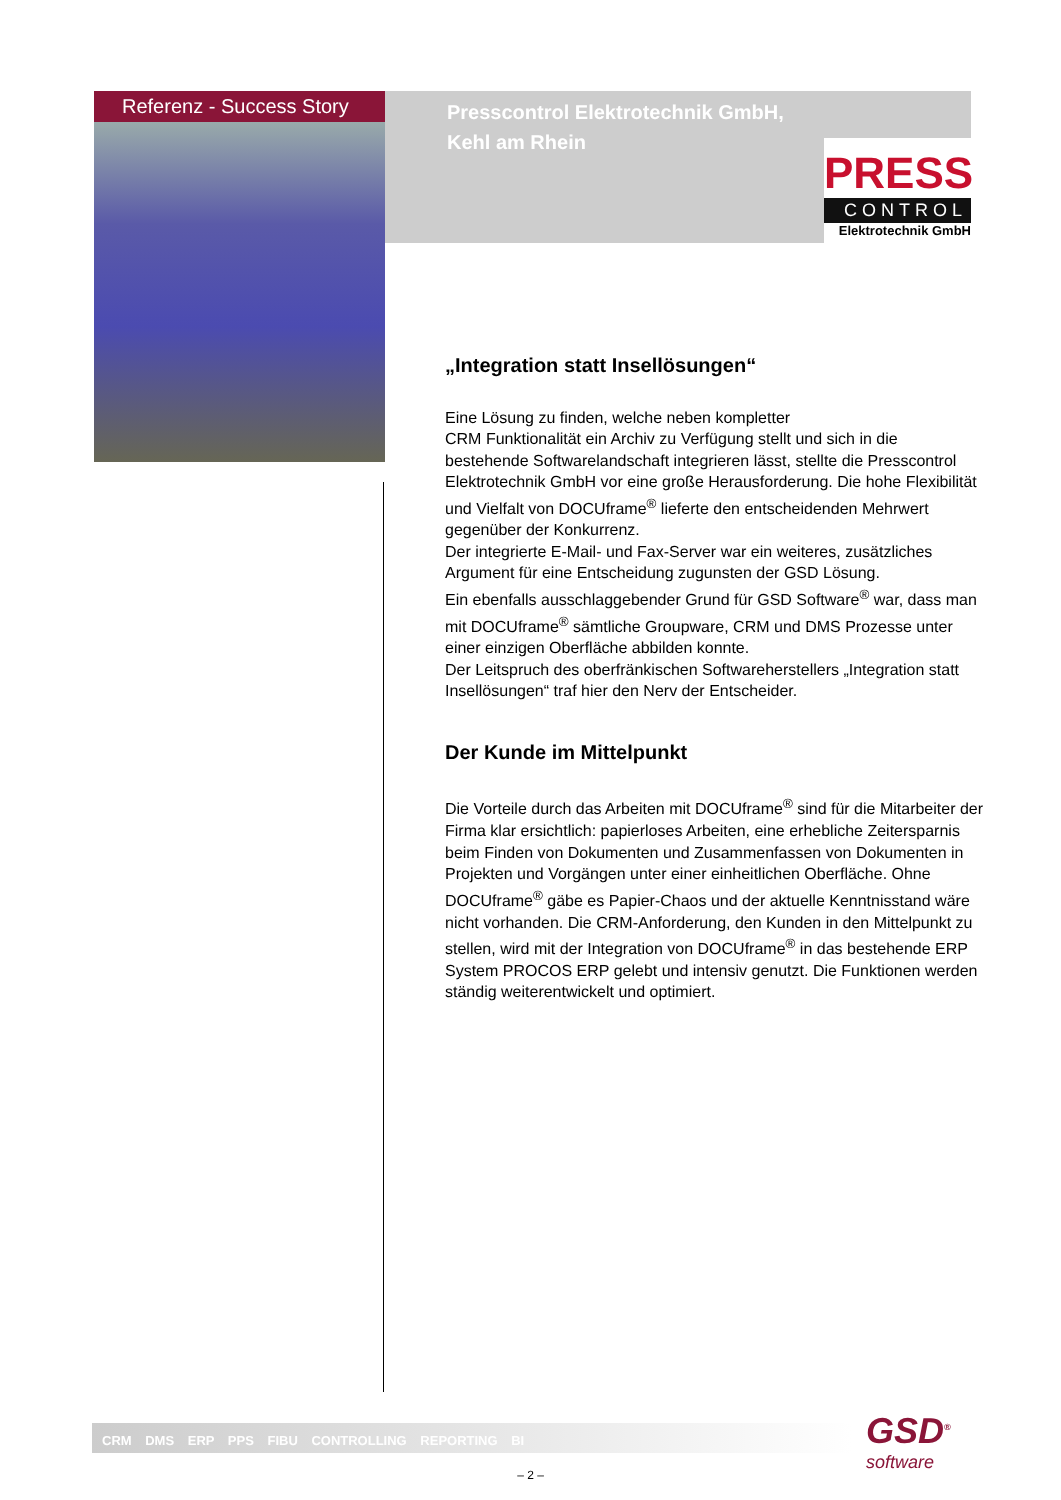Referenz - Success Story
Presscontrol Elektrotechnik GmbH,
Kehl am Rhein
PRESS
CONTROL
Elektrotechnik GmbH
„Integration statt Insellösungen“
Eine Lösung zu finden, welche neben kompletter
CRM Funktionalität ein Archiv zu Verfügung stellt und sich in die bestehende Softwarelandschaft integrieren lässt, stellte die Presscontrol Elektrotechnik GmbH vor eine große Herausforderung. Die hohe Flexibilität und Vielfalt von DOCUframe<sup>®</sup> lieferte den entscheidenden Mehrwert gegenüber der Konkurrenz.
Der integrierte E-Mail- und Fax-Server war ein weiteres, zusätzliches Argument für eine Entscheidung zugunsten der GSD Lösung.
Ein ebenfalls ausschlaggebender Grund für GSD Software<sup>®</sup> war, dass man mit DOCUframe<sup>®</sup> sämtliche Groupware, CRM und DMS Prozesse unter einer einzigen Oberfläche abbilden konnte.
Der Leitspruch des oberfränkischen Softwareherstellers „Integration statt Insellösungen“ traf hier den Nerv der Entscheider.
Der Kunde im Mittelpunkt
Die Vorteile durch das Arbeiten mit DOCUframe<sup>®</sup> sind für die Mitarbeiter der Firma klar ersichtlich: papierloses Arbeiten, eine erhebliche Zeitersparnis beim Finden von Dokumenten und Zusammenfassen von Dokumenten in Projekten und Vorgängen unter einer einheitlichen Oberfläche. Ohne DOCUframe<sup>®</sup> gäbe es Papier-Chaos und der aktuelle Kenntnisstand wäre nicht vorhanden. Die CRM-Anforderung, den Kunden in den Mittelpunkt zu stellen, wird mit der Integration von DOCUframe<sup>®</sup> in das bestehende ERP System PROCOS ERP gelebt und intensiv genutzt. Die Funktionen werden ständig weiterentwickelt und optimiert.
CRM DMS ERP PPS FIBU CONTROLLING REPORTING BI
GSD<sup>®</sup>
software
– 2 –